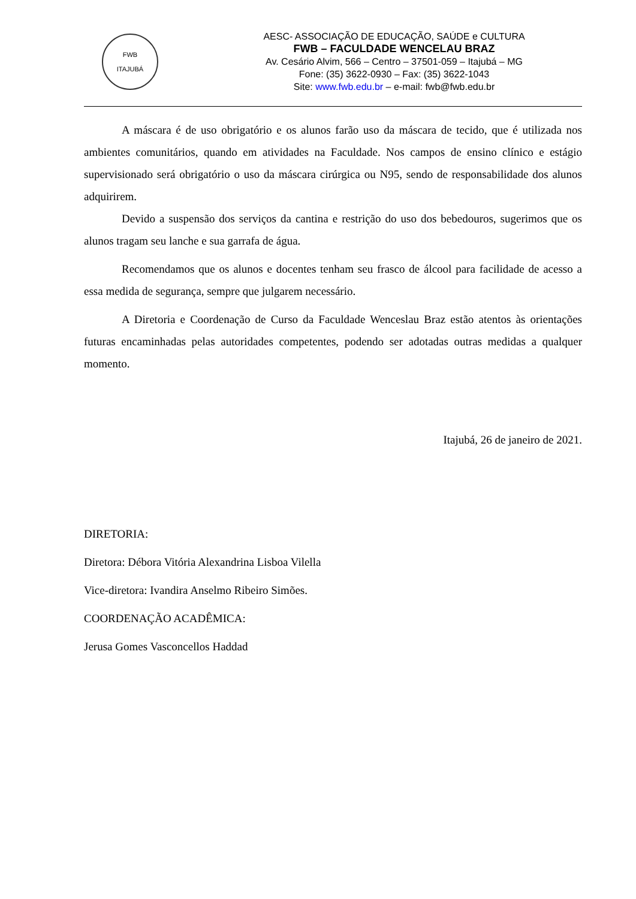FWB
ITAJUBÁ
AESC- ASSOCIAÇÃO DE EDUCAÇÃO, SAÚDE e CULTURA
FWB – FACULDADE WENCELAU BRAZ
Av. Cesário Alvim, 566 – Centro – 37501-059 – Itajubá – MG
Fone: (35) 3622-0930 – Fax: (35) 3622-1043
Site: www.fwb.edu.br – e-mail: fwb@fwb.edu.br
A máscara é de uso obrigatório e os alunos farão uso da máscara de tecido, que é utilizada nos ambientes comunitários, quando em atividades na Faculdade. Nos campos de ensino clínico e estágio supervisionado será obrigatório o uso da máscara cirúrgica ou N95, sendo de responsabilidade dos alunos adquirirem.
Devido a suspensão dos serviços da cantina e restrição do uso dos bebedouros, sugerimos que os alunos tragam seu lanche e sua garrafa de água.
Recomendamos que os alunos e docentes tenham seu frasco de álcool para facilidade de acesso a essa medida de segurança, sempre que julgarem necessário.
A Diretoria e Coordenação de Curso da Faculdade Wenceslau Braz estão atentos às orientações futuras encaminhadas pelas autoridades competentes, podendo ser adotadas outras medidas a qualquer momento.
Itajubá, 26 de janeiro de 2021.
DIRETORIA:
Diretora: Débora Vitória Alexandrina Lisboa Vilella
Vice-diretora: Ivandira Anselmo Ribeiro Simões.
COORDENAÇÃO ACADÊMICA:
Jerusa Gomes Vasconcellos Haddad